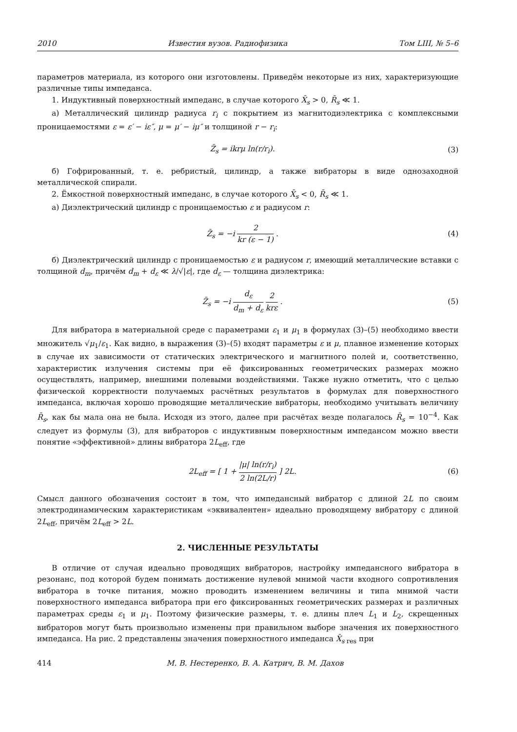2010 Известия вузов. Радиофизика Том LIII, № 5–6
параметров материала, из которого они изготовлены. Приведём некоторые из них, характеризующие различные типы импеданса.
1. Индуктивный поверхностный импеданс, в случае которого X̄<sub>s</sub> > 0, R̄<sub>s</sub> ≪ 1.
а) Металлический цилиндр радиуса r<sub>i</sub> с покрытием из магнитодиэлектрика с комплексными проницаемостями ε = ε′ − iε″, μ = μ′ − iμ″ и толщиной r − r<sub>i</sub>:
Z̄<sub>s</sub> = ikrμ ln(r/r<sub>i</sub>). (3)
б) Гофрированный, т. е. ребристый, цилиндр, а также вибраторы в виде однозаходной металлической спирали.
2. Ёмкостной поверхностный импеданс, в случае которого X̄<sub>s</sub> < 0, R̄<sub>s</sub> ≪ 1.
а) Диэлектрический цилиндр с проницаемостью ε и радиусом r:
Z̄<sub>s</sub> = −i 2 kr (ε − 1) . (4)
б) Диэлектрический цилиндр с проницаемостью ε и радиусом r, имеющий металлические вставки с толщиной d<sub>m</sub>, причём d<sub>m</sub> + d<sub>ε</sub> ≪ λ/√|ε|, где d<sub>ε</sub> — толщина диэлектрика:
Z̄<sub>s</sub> = −i d<sub>ε</sub> d<sub>m</sub> + d<sub>ε</sub> 2 krε . (5)
Для вибратора в материальной среде с параметрами ε<sub>1</sub> и μ<sub>1</sub> в формулах (3)–(5) необходимо ввести множитель √μ<sub>1</sub>/ε<sub>1</sub>. Как видно, в выражения (3)–(5) входят параметры ε и μ, плавное изменение которых в случае их зависимости от статических электрического и магнитного полей и, соответственно, характеристик излучения системы при её фиксированных геометрических размерах можно осуществлять, например, внешними полевыми воздействиями. Также нужно отметить, что с целью физической корректности получаемых расчётных результатов в формулах для поверхностного импеданса, включая хорошо проводящие металлические вибраторы, необходимо учитывать величину R̄<sub>s</sub>, как бы мала она не была. Исходя из этого, далее при расчётах везде полагалось R̄<sub>s</sub> = 10<sup>−4</sup>. Как следует из формулы (3), для вибраторов с индуктивным поверхностным импедансом можно ввести понятие «эффективной» длины вибратора 2L<sub>eff</sub>, где
2L<sub>eff</sub> = [ 1 + |μ| ln(r/r<sub>i</sub>) 2 ln(2L/r) ] 2L. (6)
Смысл данного обозначения состоит в том, что импедансный вибратор с длиной 2L по своим электродинамическим характеристикам «эквивалентен» идеально проводящему вибратору с длиной 2L<sub>eff</sub>, причём 2L<sub>eff</sub> > 2L.
2. ЧИСЛЕННЫЕ РЕЗУЛЬТАТЫ
В отличие от случая идеально проводящих вибраторов, настройку импедансного вибратора в резонанс, под которой будем понимать достижение нулевой мнимой части входного сопротивления вибратора в точке питания, можно проводить изменением величины и типа мнимой части поверхностного импеданса вибратора при его фиксированных геометрических размерах и различных параметрах среды ε<sub>1</sub> и μ<sub>1</sub>. Поэтому физические размеры, т. е. длины плеч L<sub>1</sub> и L<sub>2</sub>, скрещенных вибраторов могут быть произвольно изменены при правильном выборе значения их поверхностного импеданса. На рис. 2 представлены значения поверхностного импеданса X̄<sub>s</sub><sub>res</sub> при
414 М. В. Нестеренко, В. А. Катрич, В. М. Дахов